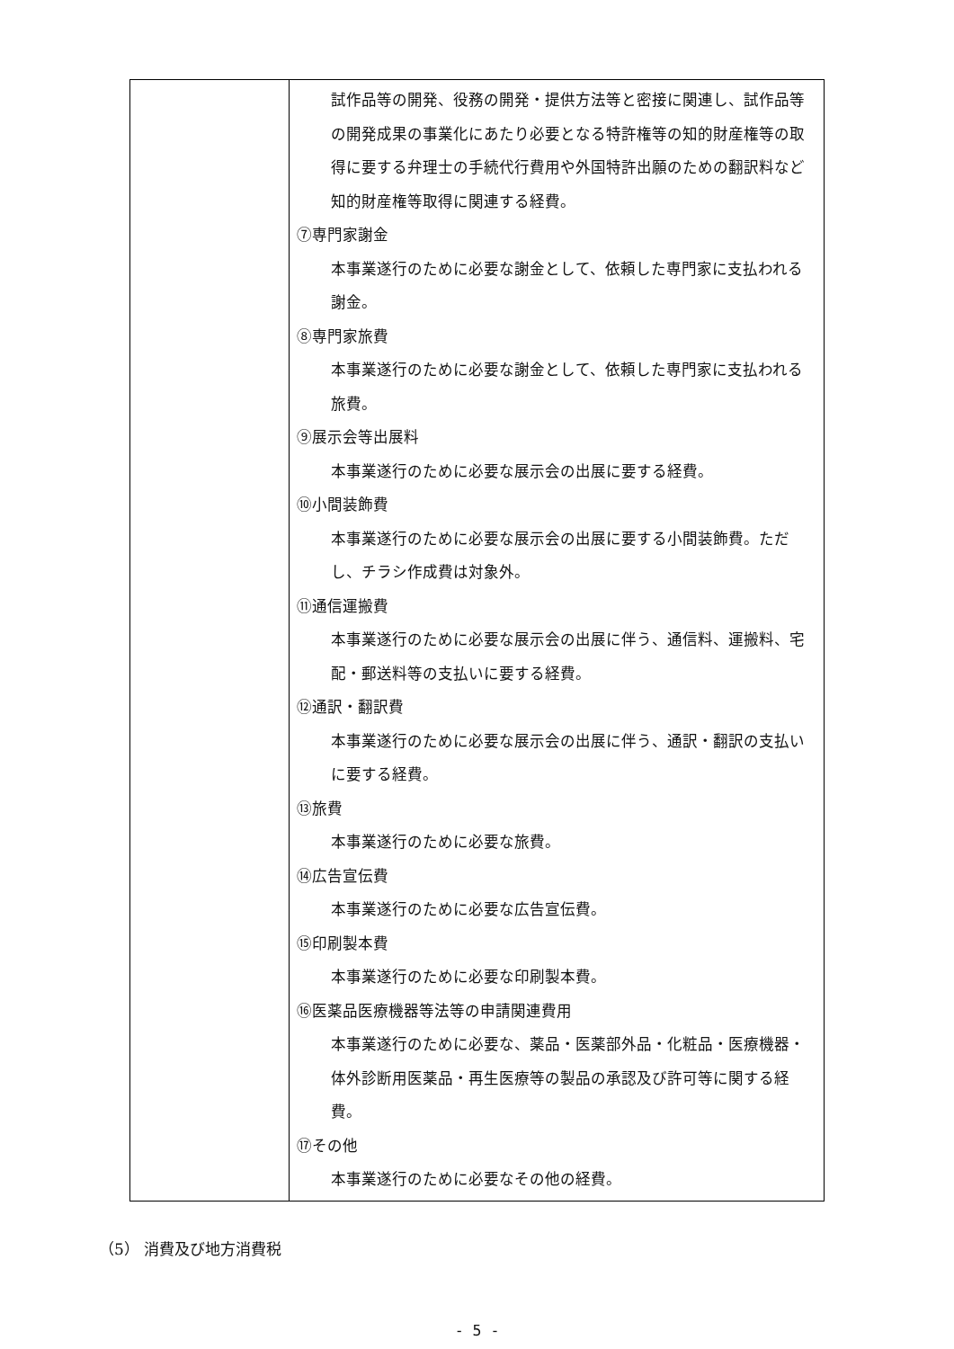| | 試作品等の開発、役務の開発・提供方法等と密接に関連し、試作品等の開発成果の事業化にあたり必要となる特許権等の知的財産権等の取得に要する弁理士の手続代行費用や外国特許出願のための翻訳料など知的財産権等取得に関連する経費。 ⑦専門家謝金 本事業遂行のために必要な謝金として、依頼した専門家に支払われる謝金。 ⑧専門家旅費 本事業遂行のために必要な謝金として、依頼した専門家に支払われる旅費。 ⑨展示会等出展料 本事業遂行のために必要な展示会の出展に要する経費。 ⑩小間装飾費 本事業遂行のために必要な展示会の出展に要する小間装飾費。ただし、チラシ作成費は対象外。 ⑪通信運搬費 本事業遂行のために必要な展示会の出展に伴う、通信料、運搬料、宅配・郵送料等の支払いに要する経費。 ⑫通訳・翻訳費 本事業遂行のために必要な展示会の出展に伴う、通訳・翻訳の支払いに要する経費。 ⑬旅費 本事業遂行のために必要な旅費。 ⑭広告宣伝費 本事業遂行のために必要な広告宣伝費。 ⑮印刷製本費 本事業遂行のために必要な印刷製本費。 ⑯医薬品医療機器等法等の申請関連費用 本事業遂行のために必要な、薬品・医薬部外品・化粧品・医療機器・体外診断用医薬品・再生医療等の製品の承認及び許可等に関する経費。 ⑰その他 本事業遂行のために必要なその他の経費。 |
（5） 消費及び地方消費税
- 5 -